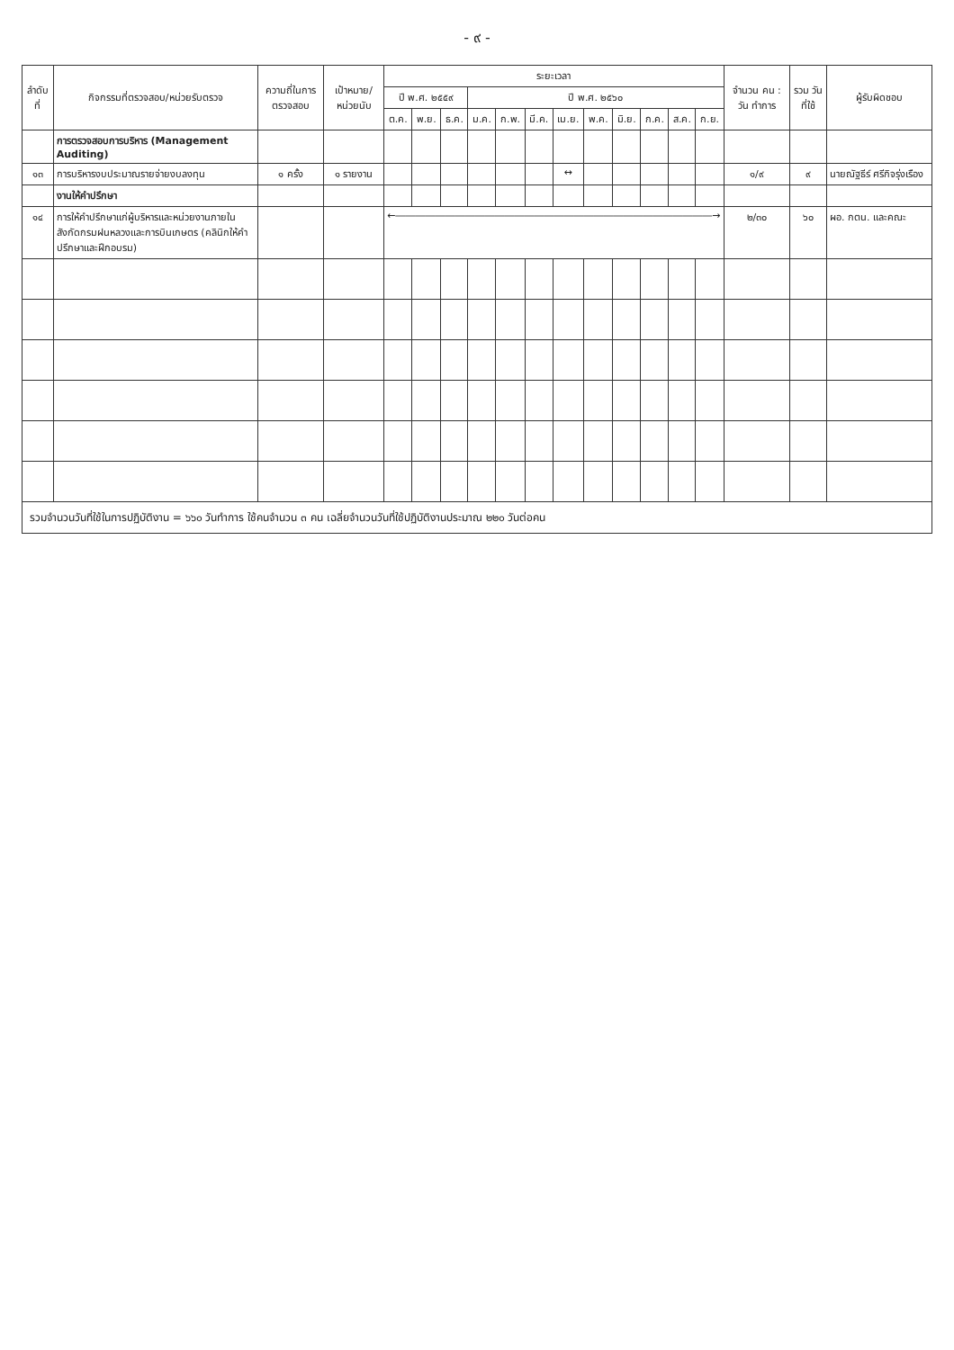- ๙ -
| ลำดับที่ | กิจกรรมที่ตรวจสอบ/หน่วยรับตรวจ | ความถี่ในการตรวจสอบ | เป้าหมาย/ หน่วยนับ | ระยะเวลา | | | | | | | | | | | | จำนวน คน : วัน ทำการ | รวม วันที่ใช้ | ผู้รับผิดชอบ |
| --- | --- | --- | --- | --- | --- | --- | --- | --- | --- | --- | --- | --- | --- | --- | --- | --- | --- | --- |
| | | | | ปี พ.ศ. ๒๕๕๙ | | | ปี พ.ศ. ๒๕๖๐ | | | | | | | | | | | |
| | | | | ต.ค. | พ.ย. | ธ.ค. | ม.ค. | ก.พ. | มี.ค. | เม.ย. | พ.ค. | มิ.ย. | ก.ค. | ส.ค. | ก.ย. | | | |
| | การตรวจสอบการบริหาร (Management Auditing) | | | | | | | | | | | | | | | | | |
| ๑๓ | การบริหารงบประมาณรายจ่ายงบลงทุน | ๑ ครั้ง | ๑ รายงาน | | | | | | | ↔ | | | | | | ๑/๙ | ๙ | นายณัฐธีร์ ศรีกิจรุ่งเรือง |
| | งานให้คำปรึกษา | | | | | | | | | | | | | | | | | |
| ๑๔ | การให้คำปรึกษาแก่ผู้บริหารและหน่วยงานภายในสังกัดกรมฝนหลวงและการบินเกษตร (คลินิกให้คำปรึกษาและฝึกอบรม) | | | ←――――――――――――――――――――――――――――――――→ | | | | | | | | | | | | ๒/๓๐ | ๖๐ | ผอ. กตน. และคณะ |
| รวมจำนวนวันที่ใช้ในการปฏิบัติงาน = ๖๖๐ วันทำการ ใช้คนจำนวน ๓ คน เฉลี่ยจำนวนวันที่ใช้ปฏิบัติงานประมาณ ๒๒๐ วันต่อคน | | | | | | | | | | | | | | | | | | |